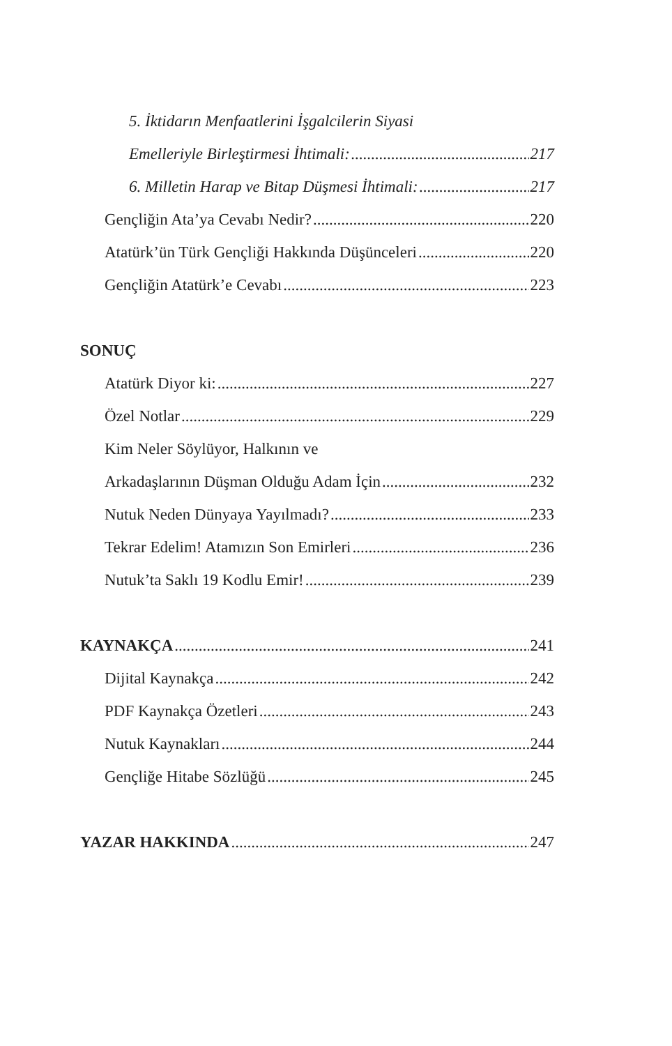5. İktidarın Menfaatlerini İşgalcilerin Siyasi
Emelleriyle Birleştirmesi İhtimali: 217
6. Milletin Harap ve Bitap Düşmesi İhtimali: 217
Gençliğin Ata’ya Cevabı Nedir? 220
Atatürk’ün Türk Gençliği Hakkında Düşünceleri 220
Gençliğin Atatürk’e Cevabı 223
SONUÇ
Atatürk Diyor ki: 227
Özel Notlar 229
Kim Neler Söylüyor, Halkının ve
Arkadaşlarının Düşman Olduğu Adam İçin 232
Nutuk Neden Dünyaya Yayılmadı? 233
Tekrar Edelim! Atamızın Son Emirleri 236
Nutuk’ta Saklı 19 Kodlu Emir! 239
KAYNAKÇA 241
Dijital Kaynakça 242
PDF Kaynakça Özetleri 243
Nutuk Kaynakları 244
Gençliğe Hitabe Sözlüğü 245
YAZAR HAKKINDA 247